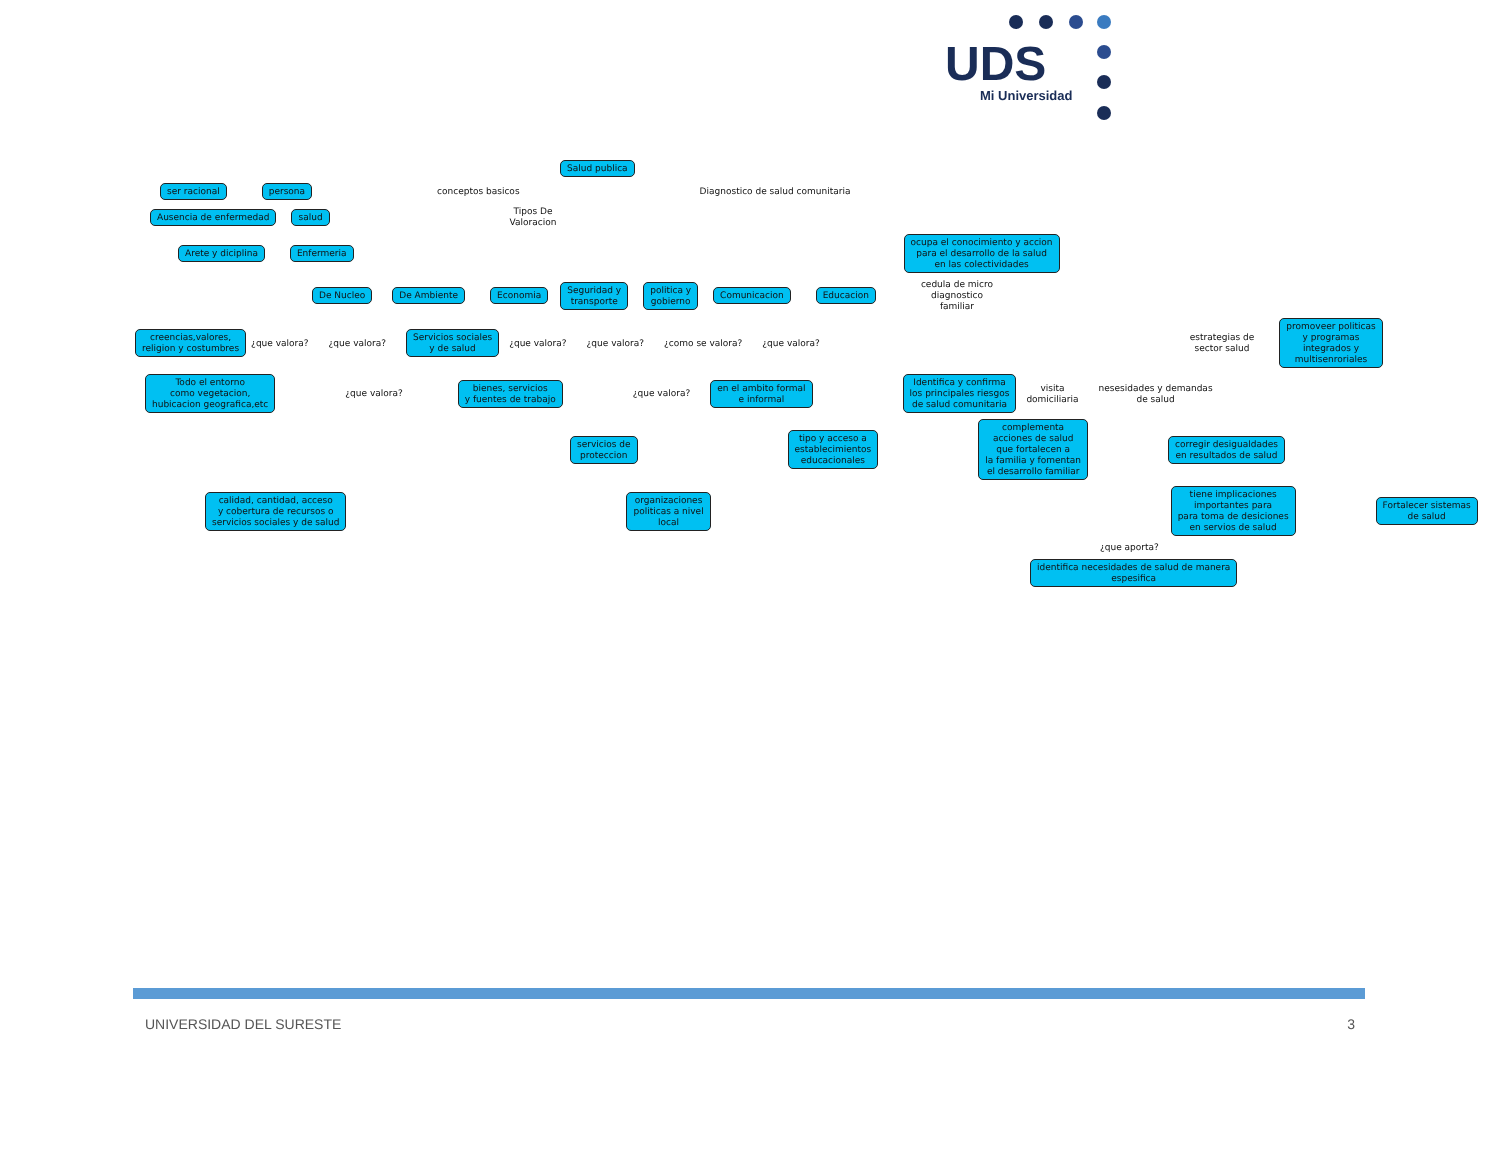UDS
Mi Universidad
Salud publica
ser racional persona conceptos basicos
Diagnostico de salud comunitaria
Ausencia de enfermedad salud
Tipos De
Valoracion
Arete y diciplina Enfermeria
ocupa el conocimiento y accion
para el desarrollo de la salud
en las colectividades
De Nucleo De Ambiente Economia
Seguridad y
transporte
politica y
gobierno
Comunicacion Educacion
cedula de micro
diagnostico
familiar
creencias,valores,
religion y costumbres
¿que valora? ¿que valora?
Servicios sociales
y de salud
¿que valora? ¿que valora? ¿como se valora? ¿que valora?
estrategias de
sector salud
promoveer politicas
y programas
integrados y
multisenroriales
Todo el entorno
como vegetacion,
hubicacion geografica,etc
¿que valora?
bienes, servicios
y fuentes de trabajo
¿que valora?
en el ambito formal
e informal
Identifica y confirma
los principales riesgos
de salud comunitaria
visita
domiciliaria
nesesidades y demandas
de salud
servicios de
proteccion
tipo y acceso a
establecimientos
educacionales
complementa
acciones de salud
que fortalecen a
la familia y fomentan
el desarrollo familiar
corregir desigualdades
en resultados de salud
calidad, cantidad, acceso
y cobertura de recursos o
servicios sociales y de salud
organizaciones
politicas a nivel
local
tiene implicaciones
importantes para
para toma de desiciones
en servios de salud
Fortalecer sistemas
de salud
¿que aporta?
identifica necesidades de salud de manera
espesifica
UNIVERSIDAD DEL SURESTE 3